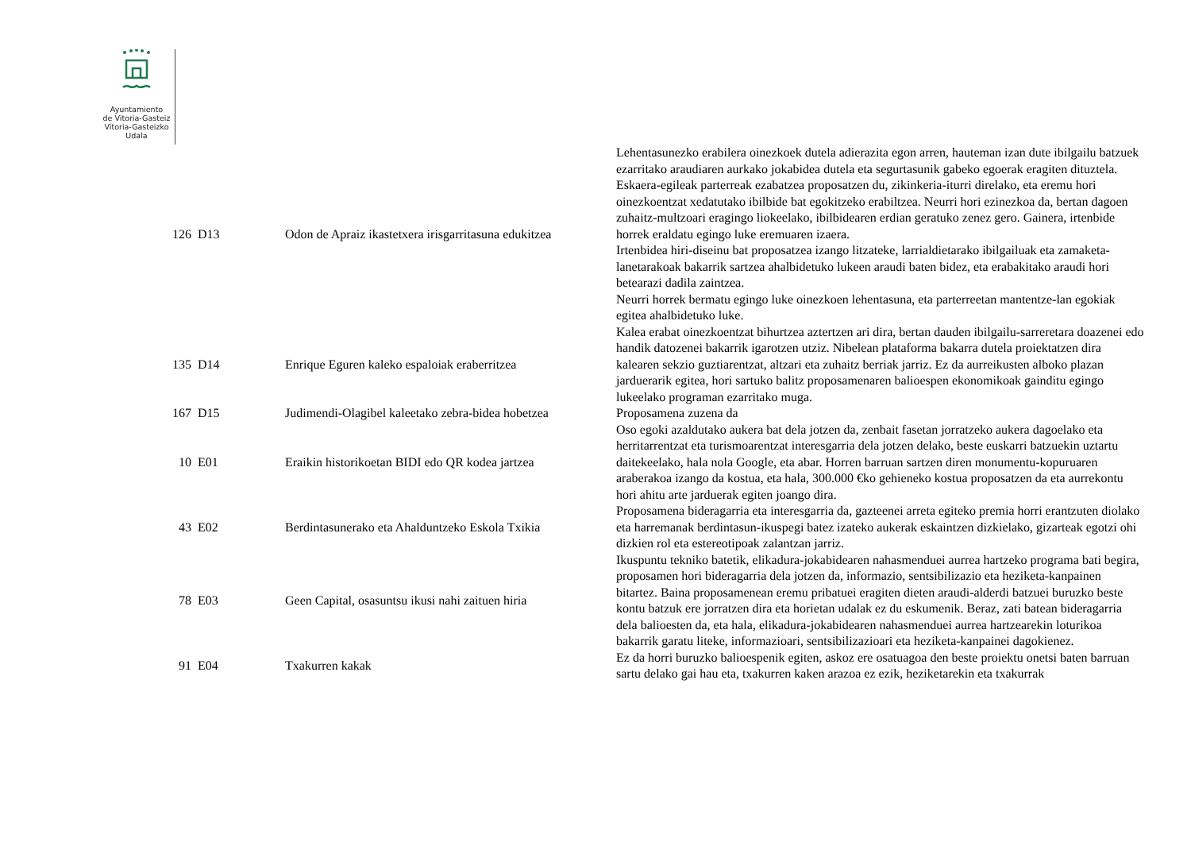Ayuntamiento
de Vitoria-Gasteiz
Vitoria-Gasteizko
Udala
| 126 | D13 | Odon de Apraiz ikastetxera irisgarritasuna edukitzea | Lehentasunezko erabilera oinezkoek dutela adierazita egon arren, hauteman izan dute ibilgailu batzuek ezarritako araudiaren aurkako jokabidea dutela eta segurtasunik gabeko egoerak eragiten dituztela. Eskaera-egileak parterreak ezabatzea proposatzen du, zikinkeria-iturri direlako, eta eremu hori oinezkoentzat xedatutako ibilbide bat egokitzeko erabiltzea. Neurri hori ezinezkoa da, bertan dagoen zuhaitz-multzoari eragingo liokeelako, ibilbidearen erdian geratuko zenez gero. Gainera, irtenbide horrek eraldatu egingo luke eremuaren izaera. Irtenbidea hiri-diseinu bat proposatzea izango litzateke, larrialdietarako ibilgailuak eta zamaketa-lanetarakoak bakarrik sartzea ahalbidetuko lukeen araudi baten bidez, eta erabakitako araudi hori betearazi dadila zaintzea. Neurri horrek bermatu egingo luke oinezkoen lehentasuna, eta parterreetan mantentze-lan egokiak egitea ahalbidetuko luke. |
| 135 | D14 | Enrique Eguren kaleko espaloiak eraberritzea | Kalea erabat oinezkoentzat bihurtzea aztertzen ari dira, bertan dauden ibilgailu-sarreretara doazenei edo handik datozenei bakarrik igarotzen utziz. Nibelean plataforma bakarra dutela proiektatzen dira kalearen sekzio guztiarentzat, altzari eta zuhaitz berriak jarriz. Ez da aurreikusten alboko plazan jarduerarik egitea, hori sartuko balitz proposamenaren balioespen ekonomikoak gainditu egingo lukeelako programan ezarritako muga. |
| 167 | D15 | Judimendi-Olagibel kaleetako zebra-bidea hobetzea | Proposamena zuzena da |
| 10 | E01 | Eraikin historikoetan BIDI edo QR kodea jartzea | Oso egoki azaldutako aukera bat dela jotzen da, zenbait fasetan jorratzeko aukera dagoelako eta herritarrentzat eta turismoarentzat interesgarria dela jotzen delako, beste euskarri batzuekin uztartu daitekeelako, hala nola Google, eta abar. Horren barruan sartzen diren monumentu-kopuruaren araberakoa izango da kostua, eta hala, 300.000 €ko gehieneko kostua proposatzen da eta aurrekontu hori ahitu arte jarduerak egiten joango dira. |
| 43 | E02 | Berdintasunerako eta Ahalduntzeko Eskola Txikia | Proposamena bideragarria eta interesgarria da, gazteenei arreta egiteko premia horri erantzuten diolako eta harremanak berdintasun-ikuspegi batez izateko aukerak eskaintzen dizkielako, gizarteak egotzi ohi dizkien rol eta estereotipoak zalantzan jarriz. |
| 78 | E03 | Geen Capital, osasuntsu ikusi nahi zaituen hiria | Ikuspuntu tekniko batetik, elikadura-jokabidearen nahasmenduei aurrea hartzeko programa bati begira, proposamen hori bideragarria dela jotzen da, informazio, sentsibilizazio eta heziketa-kanpainen bitartez. Baina proposamenean eremu pribatuei eragiten dieten araudi-alderdi batzuei buruzko beste kontu batzuk ere jorratzen dira eta horietan udalak ez du eskumenik. Beraz, zati batean bideragarria dela balioesten da, eta hala, elikadura-jokabidearen nahasmenduei aurrea hartzearekin loturikoa bakarrik garatu liteke, informazioari, sentsibilizazioari eta heziketa-kanpainei dagokienez. |
| 91 | E04 | Txakurren kakak | Ez da horri buruzko balioespenik egiten, askoz ere osatuagoa den beste proiektu onetsi baten barruan sartu delako gai hau eta, txakurren kaken arazoa ez ezik, heziketarekin eta txakurrak |